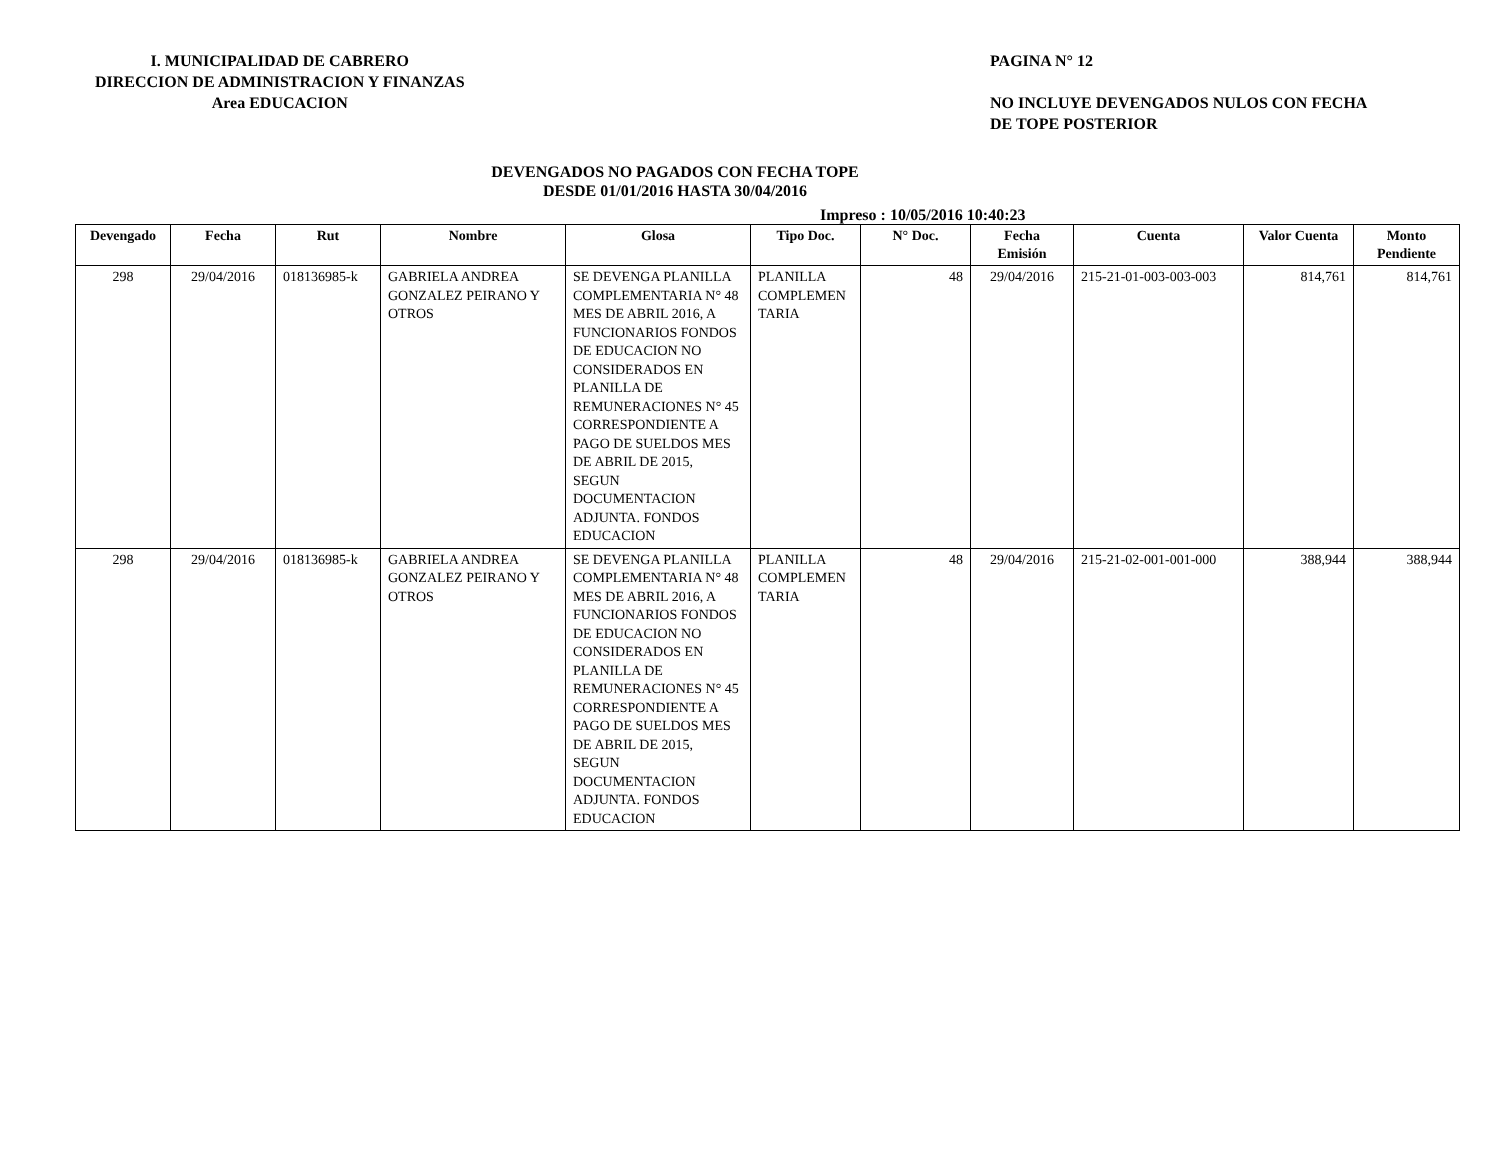I. MUNICIPALIDAD DE CABRERO
DIRECCION DE ADMINISTRACION Y FINANZAS
Area EDUCACION
PAGINA N° 12
NO INCLUYE DEVENGADOS NULOS CON FECHA
DE TOPE POSTERIOR
DEVENGADOS NO PAGADOS CON FECHA TOPE
DESDE 01/01/2016 HASTA 30/04/2016
Impreso : 10/05/2016 10:40:23
| Devengado | Fecha | Rut | Nombre | Glosa | Tipo Doc. | N° Doc. | Fecha Emisión | Cuenta | Valor Cuenta | Monto Pendiente |
| --- | --- | --- | --- | --- | --- | --- | --- | --- | --- | --- |
| 298 | 29/04/2016 | 018136985-k | GABRIELA ANDREA GONZALEZ PEIRANO Y OTROS | SE DEVENGA PLANILLA COMPLEMENTARIA N° 48 MES DE ABRIL 2016, A FUNCIONARIOS FONDOS DE EDUCACION NO CONSIDERADOS EN PLANILLA DE REMUNERACIONES N° 45 CORRESPONDIENTE A PAGO DE SUELDOS MES DE ABRIL DE 2015, SEGUN DOCUMENTACION ADJUNTA. FONDOS EDUCACION | PLANILLA COMPLEMEN TARIA | 48 | 29/04/2016 | 215-21-01-003-003-003 | 814,761 | 814,761 |
| 298 | 29/04/2016 | 018136985-k | GABRIELA ANDREA GONZALEZ PEIRANO Y OTROS | SE DEVENGA PLANILLA COMPLEMENTARIA N° 48 MES DE ABRIL 2016, A FUNCIONARIOS FONDOS DE EDUCACION NO CONSIDERADOS EN PLANILLA DE REMUNERACIONES N° 45 CORRESPONDIENTE A PAGO DE SUELDOS MES DE ABRIL DE 2015, SEGUN DOCUMENTACION ADJUNTA. FONDOS EDUCACION | PLANILLA COMPLEMEN TARIA | 48 | 29/04/2016 | 215-21-02-001-001-000 | 388,944 | 388,944 |